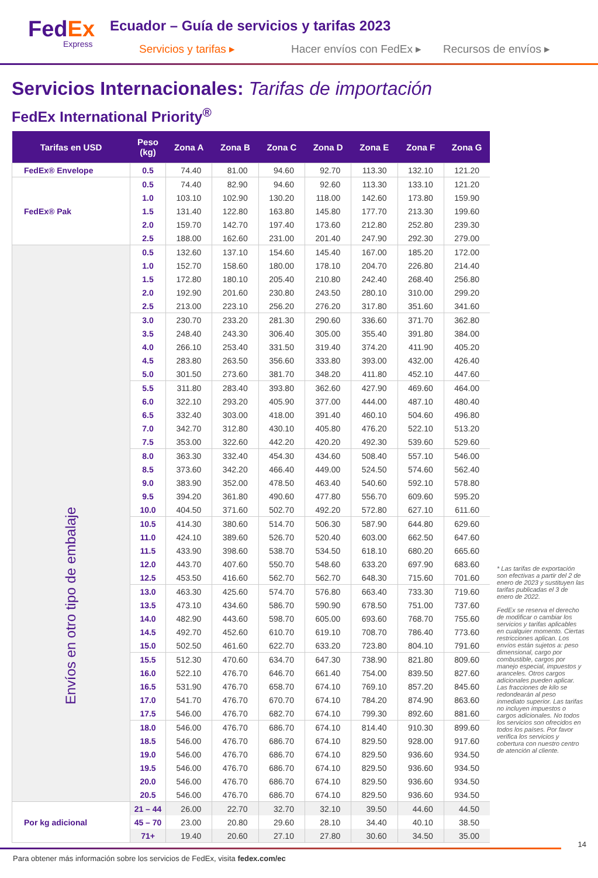FedEx
Express
Ecuador – Guía de servicios y tarifas 2023
Servicios y tarifas ▸ Hacer envíos con FedEx ▸
Recursos de envíos ▸
Servicios Internacionales: Tarifas de importación
FedEx International Priority<sup>®</sup>
| Tarifas en USD | Peso (kg) | Zona A | Zona B | Zona C | Zona D | Zona E | Zona F | Zona G |
| --- | --- | --- | --- | --- | --- | --- | --- | --- |
| FedEx® Envelope | 0.5 | 74.40 | 81.00 | 94.60 | 92.70 | 113.30 | 132.10 | 121.20 |
| FedEx® Pak | 0.5 | 74.40 | 82.90 | 94.60 | 92.60 | 113.30 | 133.10 | 121.20 |
| | 1.0 | 103.10 | 102.90 | 130.20 | 118.00 | 142.60 | 173.80 | 159.90 |
| | 1.5 | 131.40 | 122.80 | 163.80 | 145.80 | 177.70 | 213.30 | 199.60 |
| | 2.0 | 159.70 | 142.70 | 197.40 | 173.60 | 212.80 | 252.80 | 239.30 |
| | 2.5 | 188.00 | 162.60 | 231.00 | 201.40 | 247.90 | 292.30 | 279.00 |
| Envíos en otro tipo de embalaje | 0.5 | 132.60 | 137.10 | 154.60 | 145.40 | 167.00 | 185.20 | 172.00 |
| | 1.0 | 152.70 | 158.60 | 180.00 | 178.10 | 204.70 | 226.80 | 214.40 |
| | 1.5 | 172.80 | 180.10 | 205.40 | 210.80 | 242.40 | 268.40 | 256.80 |
| | 2.0 | 192.90 | 201.60 | 230.80 | 243.50 | 280.10 | 310.00 | 299.20 |
| | 2.5 | 213.00 | 223.10 | 256.20 | 276.20 | 317.80 | 351.60 | 341.60 |
| | 3.0 | 230.70 | 233.20 | 281.30 | 290.60 | 336.60 | 371.70 | 362.80 |
| | 3.5 | 248.40 | 243.30 | 306.40 | 305.00 | 355.40 | 391.80 | 384.00 |
| | 4.0 | 266.10 | 253.40 | 331.50 | 319.40 | 374.20 | 411.90 | 405.20 |
| | 4.5 | 283.80 | 263.50 | 356.60 | 333.80 | 393.00 | 432.00 | 426.40 |
| | 5.0 | 301.50 | 273.60 | 381.70 | 348.20 | 411.80 | 452.10 | 447.60 |
| | 5.5 | 311.80 | 283.40 | 393.80 | 362.60 | 427.90 | 469.60 | 464.00 |
| | 6.0 | 322.10 | 293.20 | 405.90 | 377.00 | 444.00 | 487.10 | 480.40 |
| | 6.5 | 332.40 | 303.00 | 418.00 | 391.40 | 460.10 | 504.60 | 496.80 |
| | 7.0 | 342.70 | 312.80 | 430.10 | 405.80 | 476.20 | 522.10 | 513.20 |
| | 7.5 | 353.00 | 322.60 | 442.20 | 420.20 | 492.30 | 539.60 | 529.60 |
| | 8.0 | 363.30 | 332.40 | 454.30 | 434.60 | 508.40 | 557.10 | 546.00 |
| | 8.5 | 373.60 | 342.20 | 466.40 | 449.00 | 524.50 | 574.60 | 562.40 |
| | 9.0 | 383.90 | 352.00 | 478.50 | 463.40 | 540.60 | 592.10 | 578.80 |
| | 9.5 | 394.20 | 361.80 | 490.60 | 477.80 | 556.70 | 609.60 | 595.20 |
| | 10.0 | 404.50 | 371.60 | 502.70 | 492.20 | 572.80 | 627.10 | 611.60 |
| | 10.5 | 414.30 | 380.60 | 514.70 | 506.30 | 587.90 | 644.80 | 629.60 |
| | 11.0 | 424.10 | 389.60 | 526.70 | 520.40 | 603.00 | 662.50 | 647.60 |
| | 11.5 | 433.90 | 398.60 | 538.70 | 534.50 | 618.10 | 680.20 | 665.60 |
| | 12.0 | 443.70 | 407.60 | 550.70 | 548.60 | 633.20 | 697.90 | 683.60 |
| | 12.5 | 453.50 | 416.60 | 562.70 | 562.70 | 648.30 | 715.60 | 701.60 |
| | 13.0 | 463.30 | 425.60 | 574.70 | 576.80 | 663.40 | 733.30 | 719.60 |
| | 13.5 | 473.10 | 434.60 | 586.70 | 590.90 | 678.50 | 751.00 | 737.60 |
| | 14.0 | 482.90 | 443.60 | 598.70 | 605.00 | 693.60 | 768.70 | 755.60 |
| | 14.5 | 492.70 | 452.60 | 610.70 | 619.10 | 708.70 | 786.40 | 773.60 |
| | 15.0 | 502.50 | 461.60 | 622.70 | 633.20 | 723.80 | 804.10 | 791.60 |
| | 15.5 | 512.30 | 470.60 | 634.70 | 647.30 | 738.90 | 821.80 | 809.60 |
| | 16.0 | 522.10 | 476.70 | 646.70 | 661.40 | 754.00 | 839.50 | 827.60 |
| | 16.5 | 531.90 | 476.70 | 658.70 | 674.10 | 769.10 | 857.20 | 845.60 |
| | 17.0 | 541.70 | 476.70 | 670.70 | 674.10 | 784.20 | 874.90 | 863.60 |
| | 17.5 | 546.00 | 476.70 | 682.70 | 674.10 | 799.30 | 892.60 | 881.60 |
| | 18.0 | 546.00 | 476.70 | 686.70 | 674.10 | 814.40 | 910.30 | 899.60 |
| | 18.5 | 546.00 | 476.70 | 686.70 | 674.10 | 829.50 | 928.00 | 917.60 |
| | 19.0 | 546.00 | 476.70 | 686.70 | 674.10 | 829.50 | 936.60 | 934.50 |
| | 19.5 | 546.00 | 476.70 | 686.70 | 674.10 | 829.50 | 936.60 | 934.50 |
| | 20.0 | 546.00 | 476.70 | 686.70 | 674.10 | 829.50 | 936.60 | 934.50 |
| | 20.5 | 546.00 | 476.70 | 686.70 | 674.10 | 829.50 | 936.60 | 934.50 |
| Por kg adicional | 21 – 44 | 26.00 | 22.70 | 32.70 | 32.10 | 39.50 | 44.60 | 44.50 |
| | 45 – 70 | 23.00 | 20.80 | 29.60 | 28.10 | 34.40 | 40.10 | 38.50 |
| | 71+ | 19.40 | 20.60 | 27.10 | 27.80 | 30.60 | 34.50 | 35.00 |
* Las tarifas de exportación son efectivas a partir del 2 de enero de 2023 y sustituyen las tarifas publicadas el 3 de enero de 2022.
FedEx se reserva el derecho de modificar o cambiar los servicios y tarifas aplicables en cualquier momento. Ciertas restricciones aplican. Los envíos están sujetos a: peso dimensional, cargo por combustible, cargos por manejo especial, impuestos y aranceles. Otros cargos adicionales pueden aplicar. Las fracciones de kilo se redondearán al peso inmediato superior. Las tarifas no incluyen impuestos o cargos adicionales. No todos los servicios son ofrecidos en todos los países. Por favor verifica los servicios y cobertura con nuestro centro de atención al cliente.
14
Para obtener más información sobre los servicios de FedEx, visita fedex.com/ec